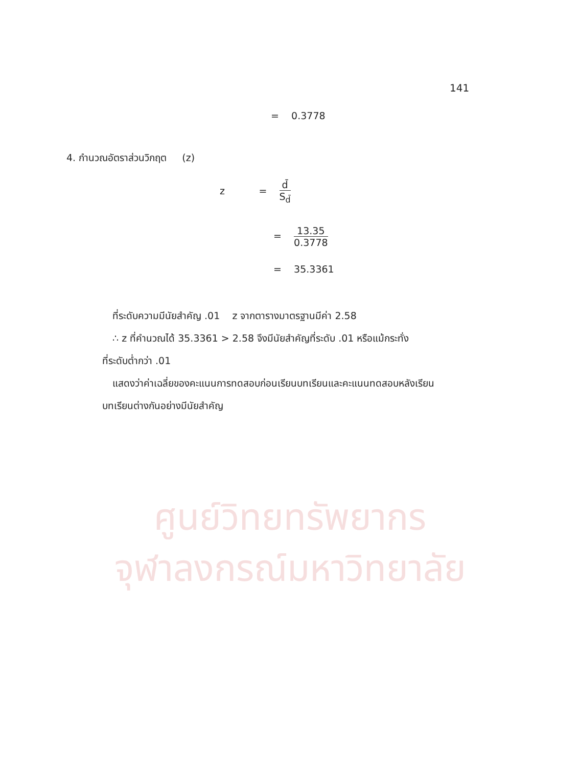ศูนย์วิทยทรัพยากร
จุฬาลงกรณ์มหาวิทยาลัย
141
= 0.3778
4. กำนวณอัตราส่วนวิกฤต (z)
z = d̄ S<sub>d̄</sub>
= 13.35 0.3778
= 35.3361
ที่ระดับความมีนัยสำคัญ .01 z จากตารางมาตรฐานมีค่า 2.58
∴ z ที่คำนวณได้ 35.3361 > 2.58 จึงมีนัยสำคัญที่ระดับ .01 หรือแม้กระทั่ง
ที่ระดับต่ำกว่า .01
แสดงว่าค่าเฉลี่ยของคะแนนการทดสอบก่อนเรียนบทเรียนและคะแนนทดสอบหลังเรียน
บทเรียนต่างกันอย่างมีนัยสำคัญ